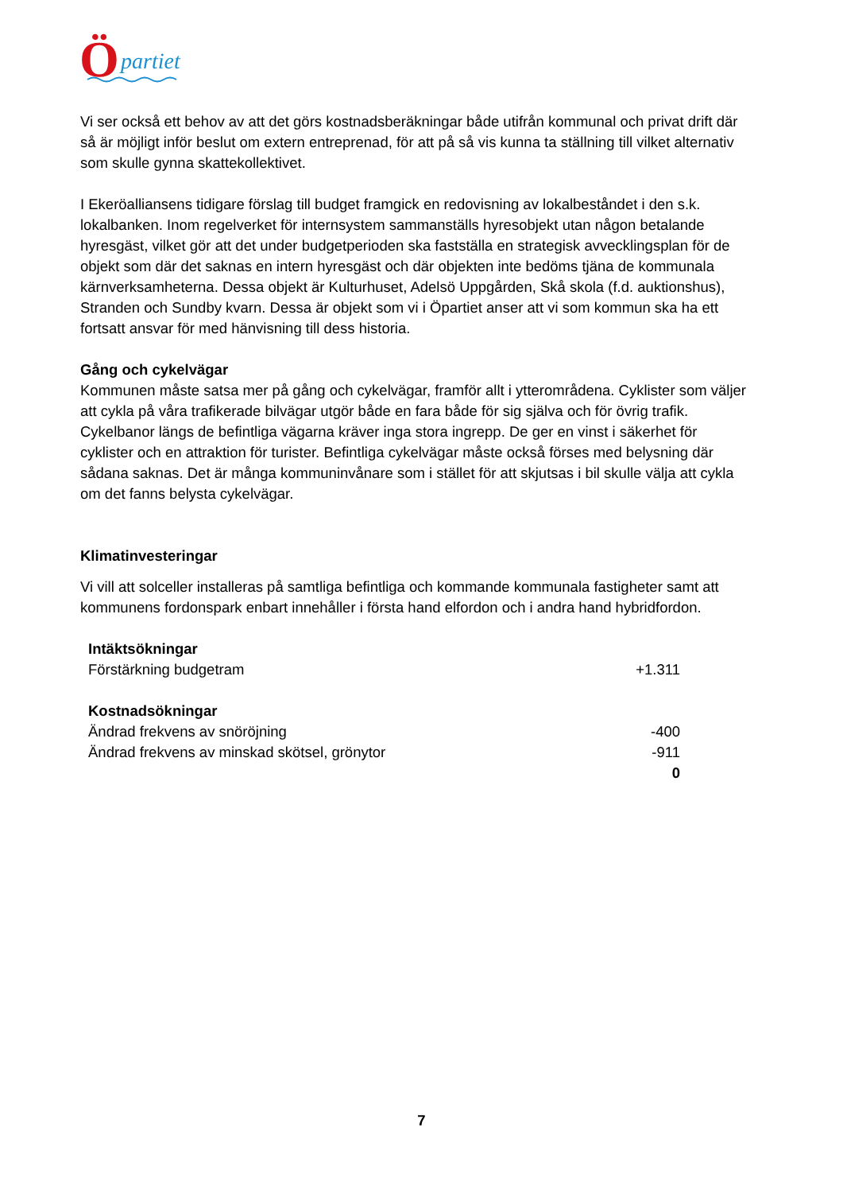Ö
partiet
Vi ser också ett behov av att det görs kostnadsberäkningar både utifrån kommunal och privat drift där så är möjligt inför beslut om extern entreprenad, för att på så vis kunna ta ställning till vilket alternativ som skulle gynna skattekollektivet.
I Ekeröalliansens tidigare förslag till budget framgick en redovisning av lokalbeståndet i den s.k. lokalbanken. Inom regelverket för internsystem sammanställs hyresobjekt utan någon betalande hyresgäst, vilket gör att det under budgetperioden ska fastställa en strategisk avvecklingsplan för de objekt som där det saknas en intern hyresgäst och där objekten inte bedöms tjäna de kommunala kärnverksamheterna. Dessa objekt är Kulturhuset, Adelsö Uppgården, Skå skola (f.d. auktionshus), Stranden och Sundby kvarn. Dessa är objekt som vi i Öpartiet anser att vi som kommun ska ha ett fortsatt ansvar för med hänvisning till dess historia.
Gång och cykelvägar
Kommunen måste satsa mer på gång och cykelvägar, framför allt i ytterområdena. Cyklister som väljer att cykla på våra trafikerade bilvägar utgör både en fara både för sig själva och för övrig trafik. Cykelbanor längs de befintliga vägarna kräver inga stora ingrepp. De ger en vinst i säkerhet för cyklister och en attraktion för turister. Befintliga cykelvägar måste också förses med belysning där sådana saknas. Det är många kommuninvånare som i stället för att skjutsas i bil skulle välja att cykla om det fanns belysta cykelvägar.
Klimatinvesteringar
Vi vill att solceller installeras på samtliga befintliga och kommande kommunala fastigheter samt att kommunens fordonspark enbart innehåller i första hand elfordon och i andra hand hybridfordon.
| Intäktsökningar | |
| Förstärkning budgetram | +1.311 |
| Kostnadsökningar | |
| Ändrad frekvens av snöröjning | -400 |
| Ändrad frekvens av minskad skötsel, grönytor | -911 |
| | 0 |
7